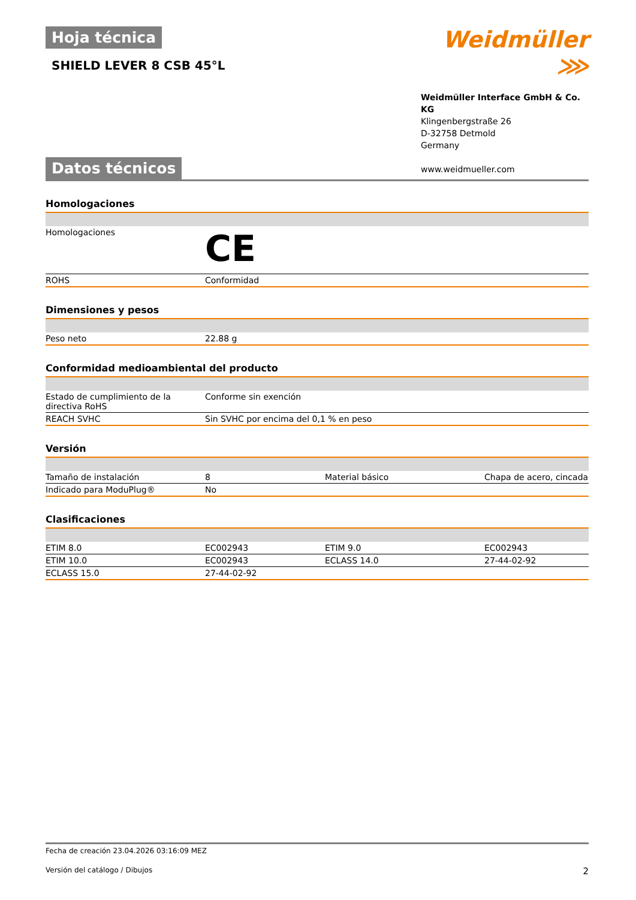Hoja técnica
SHIELD LEVER 8 CSB 45°L
Weidmüller ⋙
Weidmüller Interface GmbH & Co. KG
Klingenbergstraße 26
D-32758 Detmold
Germany
www.weidmueller.com
Datos técnicos
Homologaciones
| Homologaciones | CE |
| ROHS | Conformidad |
Dimensiones y pesos
| Peso neto | 22.88 g |
Conformidad medioambiental del producto
| Estado de cumplimiento de la directiva RoHS | Conforme sin exención |
| REACH SVHC | Sin SVHC por encima del 0,1 % en peso |
Versión
| Tamaño de instalación | 8 | Material básico | Chapa de acero, cincada |
| Indicado para ModuPlug® | No | | |
Clasificaciones
| ETIM 8.0 | EC002943 | ETIM 9.0 | EC002943 |
| ETIM 10.0 | EC002943 | ECLASS 14.0 | 27-44-02-92 |
| ECLASS 15.0 | 27-44-02-92 | | |
Fecha de creación 23.04.2026 03:16:09 MEZ
Versión del catálogo / Dibujos 2